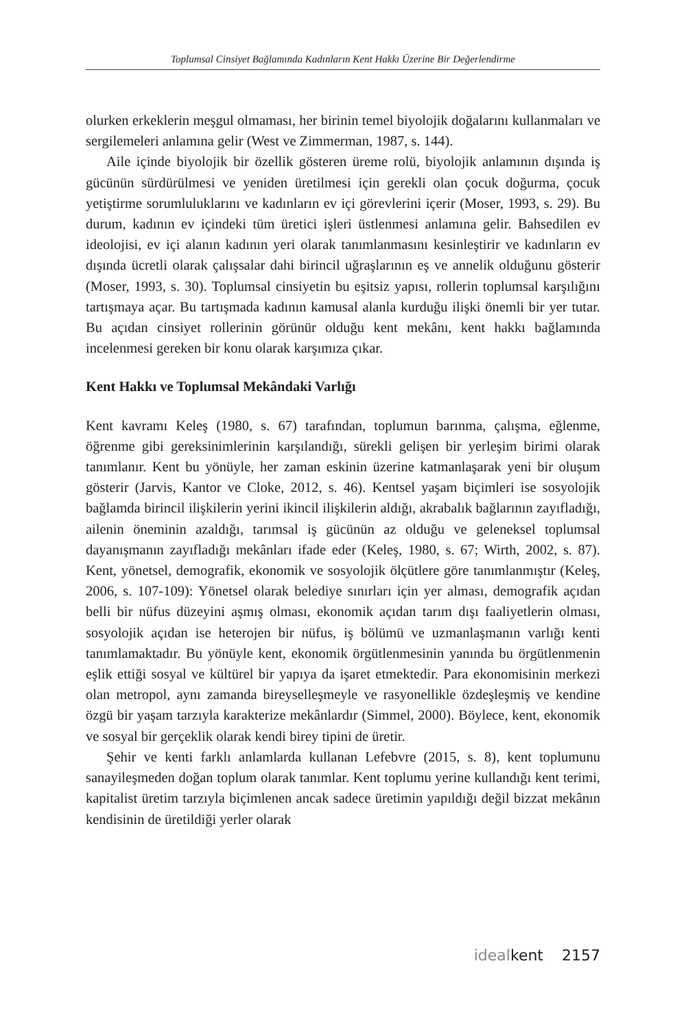Toplumsal Cinsiyet Bağlamında Kadınların Kent Hakkı Üzerine Bir Değerlendirme
olurken erkeklerin meşgul olmaması, her birinin temel biyolojik doğalarını kullanmaları ve sergilemeleri anlamına gelir (West ve Zimmerman, 1987, s. 144).
Aile içinde biyolojik bir özellik gösteren üreme rolü, biyolojik anlamının dışında iş gücünün sürdürülmesi ve yeniden üretilmesi için gerekli olan çocuk doğurma, çocuk yetiştirme sorumluluklarını ve kadınların ev içi görevlerini içerir (Moser, 1993, s. 29). Bu durum, kadının ev içindeki tüm üretici işleri üstlenmesi anlamına gelir. Bahsedilen ev ideolojisi, ev içi alanın kadının yeri olarak tanımlanmasını kesinleştirir ve kadınların ev dışında ücretli olarak çalışsalar dahi birincil uğraşlarının eş ve annelik olduğunu gösterir (Moser, 1993, s. 30). Toplumsal cinsiyetin bu eşitsiz yapısı, rollerin toplumsal karşılığını tartışmaya açar. Bu tartışmada kadının kamusal alanla kurduğu ilişki önemli bir yer tutar. Bu açıdan cinsiyet rollerinin görünür olduğu kent mekânı, kent hakkı bağlamında incelenmesi gereken bir konu olarak karşımıza çıkar.
Kent Hakkı ve Toplumsal Mekândaki Varlığı
Kent kavramı Keleş (1980, s. 67) tarafından, toplumun barınma, çalışma, eğlenme, öğrenme gibi gereksinimlerinin karşılandığı, sürekli gelişen bir yerleşim birimi olarak tanımlanır. Kent bu yönüyle, her zaman eskinin üzerine katmanlaşarak yeni bir oluşum gösterir (Jarvis, Kantor ve Cloke, 2012, s. 46). Kentsel yaşam biçimleri ise sosyolojik bağlamda birincil ilişkilerin yerini ikincil ilişkilerin aldığı, akrabalık bağlarının zayıfladığı, ailenin öneminin azaldığı, tarımsal iş gücünün az olduğu ve geleneksel toplumsal dayanışmanın zayıfladığı mekânları ifade eder (Keleş, 1980, s. 67; Wirth, 2002, s. 87). Kent, yönetsel, demografik, ekonomik ve sosyolojik ölçütlere göre tanımlanmıştır (Keleş, 2006, s. 107-109): Yönetsel olarak belediye sınırları için yer alması, demografik açıdan belli bir nüfus düzeyini aşmış olması, ekonomik açıdan tarım dışı faaliyetlerin olması, sosyolojik açıdan ise heterojen bir nüfus, iş bölümü ve uzmanlaşmanın varlığı kenti tanımlamaktadır. Bu yönüyle kent, ekonomik örgütlenmesinin yanında bu örgütlenmenin eşlik ettiği sosyal ve kültürel bir yapıya da işaret etmektedir. Para ekonomisinin merkezi olan metropol, aynı zamanda bireyselleşmeyle ve rasyonellikle özdeşleşmiş ve kendine özgü bir yaşam tarzıyla karakterize mekânlardır (Simmel, 2000). Böylece, kent, ekonomik ve sosyal bir gerçeklik olarak kendi birey tipini de üretir.
Şehir ve kenti farklı anlamlarda kullanan Lefebvre (2015, s. 8), kent toplumunu sanayileşmeden doğan toplum olarak tanımlar. Kent toplumu yerine kullandığı kent terimi, kapitalist üretim tarzıyla biçimlenen ancak sadece üretimin yapıldığı değil bizzat mekânın kendisinin de üretildiği yerler olarak
idealkent 2157